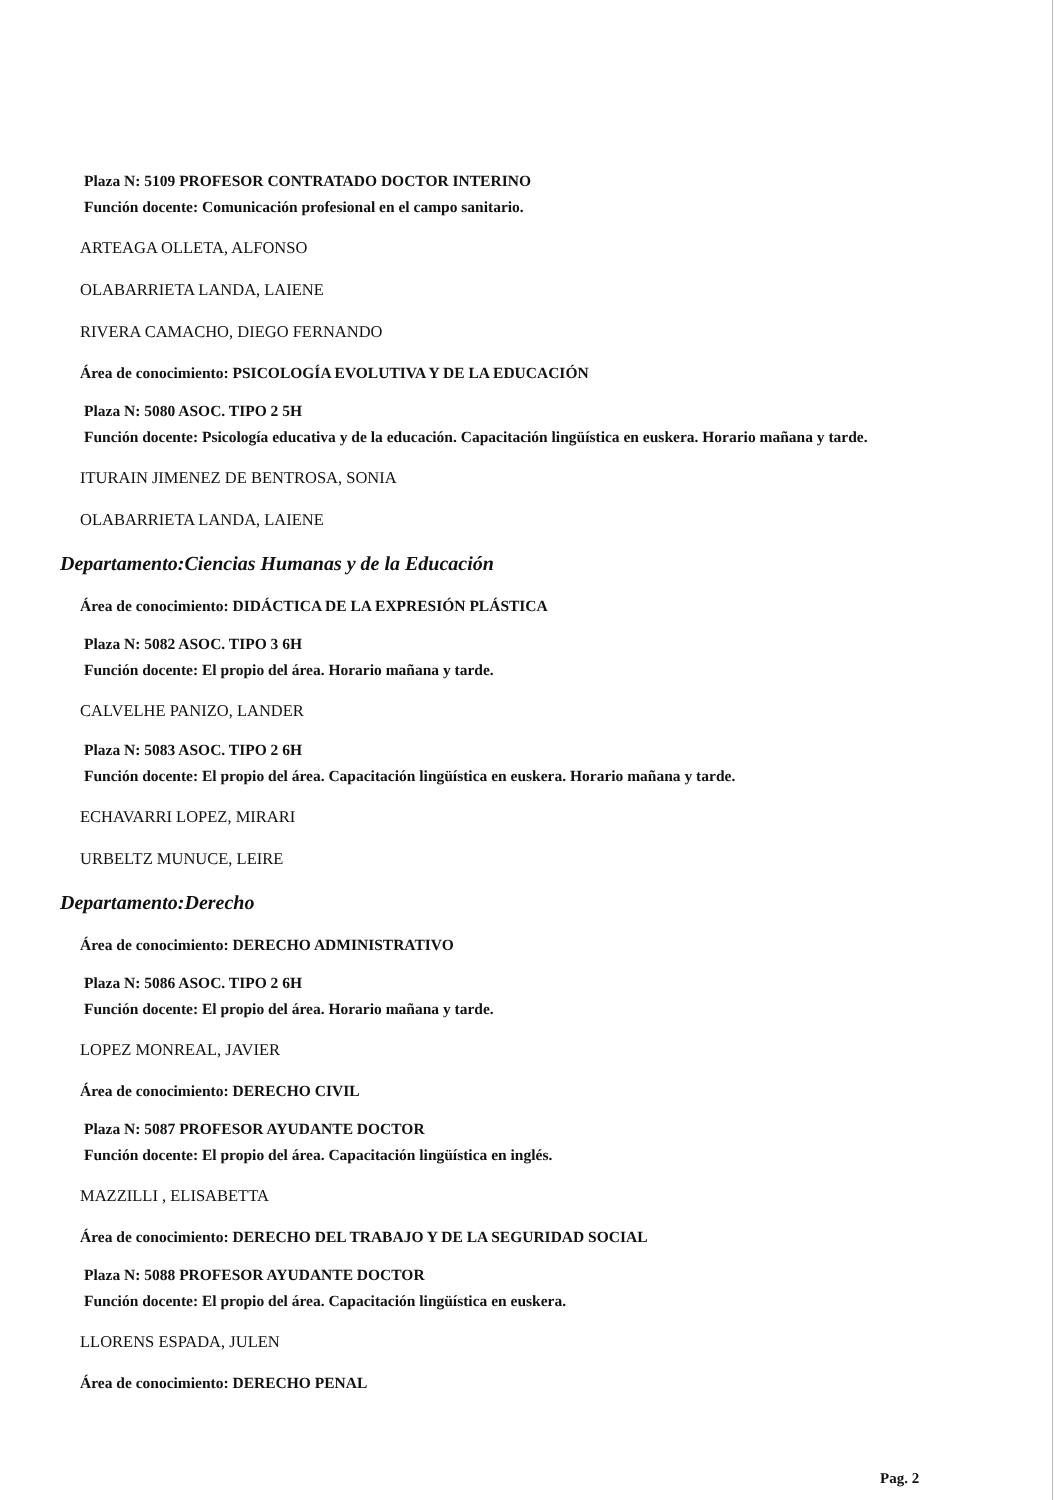Plaza N: 5109 PROFESOR CONTRATADO DOCTOR INTERINO
Función docente: Comunicación profesional en el campo sanitario.
ARTEAGA OLLETA, ALFONSO
OLABARRIETA LANDA, LAIENE
RIVERA CAMACHO, DIEGO FERNANDO
Área de conocimiento: PSICOLOGÍA EVOLUTIVA Y DE LA EDUCACIÓN
Plaza N: 5080 ASOC. TIPO 2 5H
Función docente: Psicología educativa y de la educación. Capacitación lingüística en euskera. Horario mañana y tarde.
ITURAIN JIMENEZ DE BENTROSA, SONIA
OLABARRIETA LANDA, LAIENE
Departamento:Ciencias Humanas y de la Educación
Área de conocimiento: DIDÁCTICA DE LA EXPRESIÓN PLÁSTICA
Plaza N: 5082 ASOC. TIPO 3 6H
Función docente: El propio del área. Horario mañana y tarde.
CALVELHE PANIZO, LANDER
Plaza N: 5083 ASOC. TIPO 2 6H
Función docente: El propio del área. Capacitación lingüística en euskera. Horario mañana y tarde.
ECHAVARRI LOPEZ, MIRARI
URBELTZ MUNUCE, LEIRE
Departamento:Derecho
Área de conocimiento: DERECHO ADMINISTRATIVO
Plaza N: 5086 ASOC. TIPO 2 6H
Función docente: El propio del área. Horario mañana y tarde.
LOPEZ MONREAL, JAVIER
Área de conocimiento: DERECHO CIVIL
Plaza N: 5087 PROFESOR AYUDANTE DOCTOR
Función docente: El propio del área. Capacitación lingüística en inglés.
MAZZILLI , ELISABETTA
Área de conocimiento: DERECHO DEL TRABAJO Y DE LA SEGURIDAD SOCIAL
Plaza N: 5088 PROFESOR AYUDANTE DOCTOR
Función docente: El propio del área. Capacitación lingüística en euskera.
LLORENS ESPADA, JULEN
Área de conocimiento: DERECHO PENAL
Pag. 2